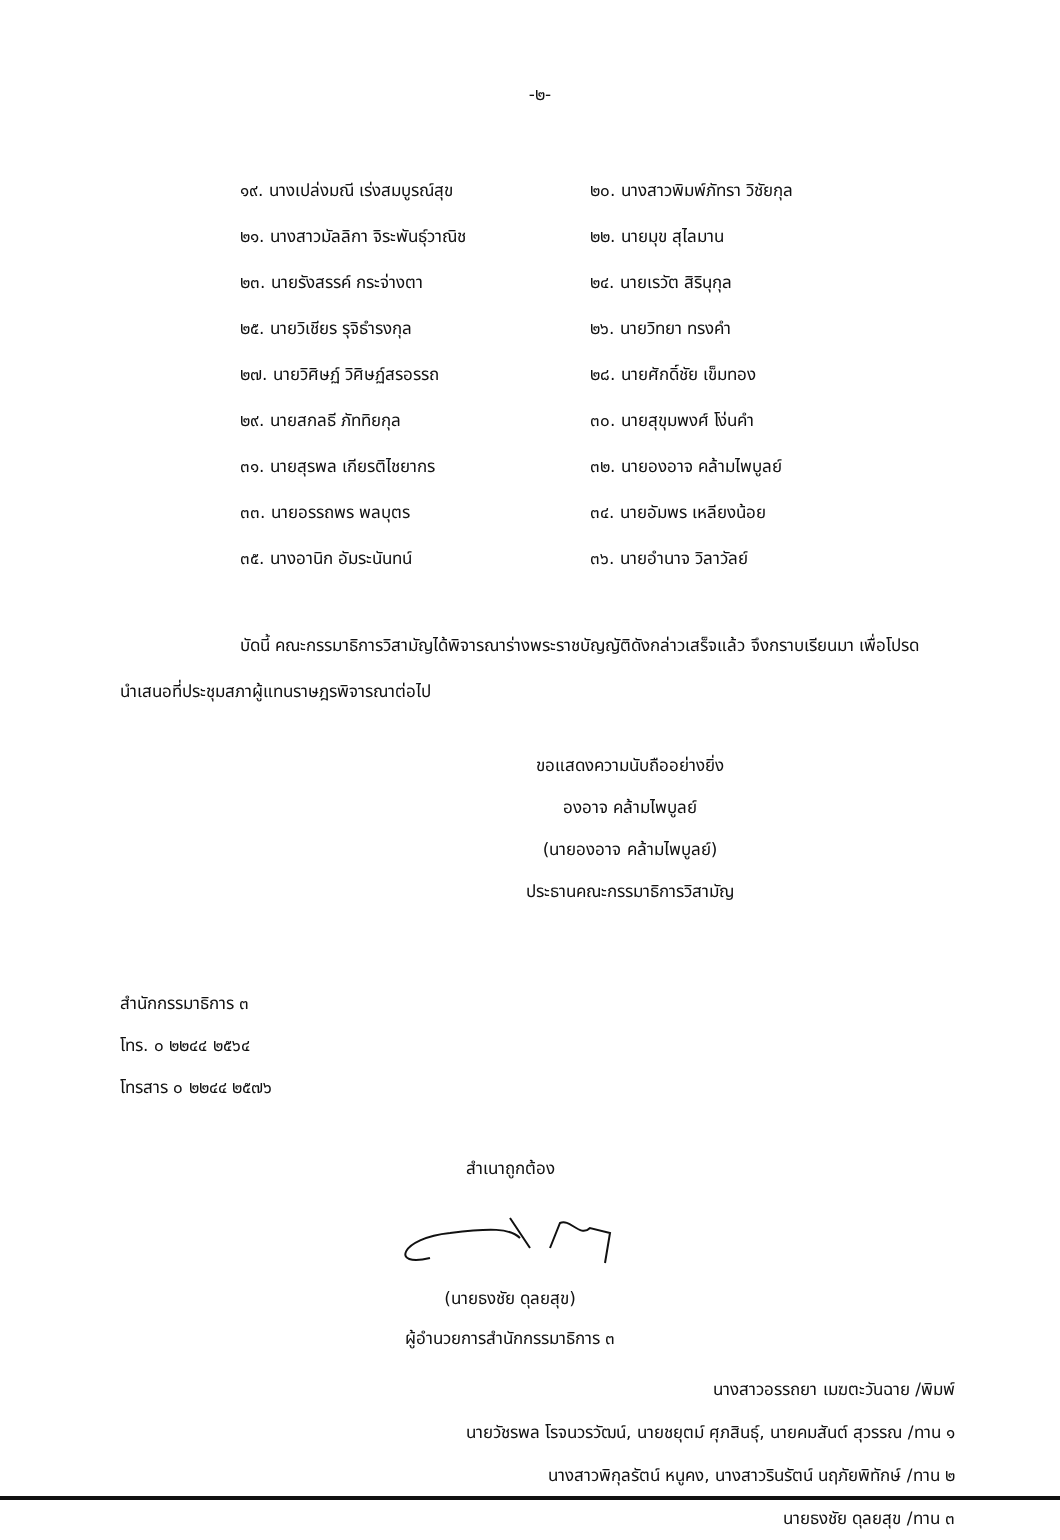-๒-
๑๙. นางเปล่งมณี เร่งสมบูรณ์สุข
๒๐. นางสาวพิมพ์ภัทรา วิชัยกุล
๒๑. นางสาวมัลลิกา จิระพันธุ์วาณิช
๒๒. นายมุข สุไลมาน
๒๓. นายรังสรรค์ กระจ่างตา
๒๔. นายเรวัต สิรินุกุล
๒๕. นายวิเชียร รุจิธำรงกุล
๒๖. นายวิทยา ทรงคำ
๒๗. นายวิศิษฏ์ วิศิษฏ์สรอรรถ
๒๘. นายศักดิ์ชัย เข็มทอง
๒๙. นายสกลธี ภัททิยกุล
๓๐. นายสุขุมพงศ์ โง่นคำ
๓๑. นายสุรพล เกียรติไชยากร
๓๒. นายองอาจ คล้ามไพบูลย์
๓๓. นายอรรถพร พลบุตร
๓๔. นายอัมพร เหลียงน้อย
๓๕. นางอานิก อัมระนันทน์
๓๖. นายอำนาจ วิลาวัลย์
บัดนี้ คณะกรรมาธิการวิสามัญได้พิจารณาร่างพระราชบัญญัติดังกล่าวเสร็จแล้ว จึงกราบเรียนมา เพื่อโปรดนำเสนอที่ประชุมสภาผู้แทนราษฎรพิจารณาต่อไป
ขอแสดงความนับถืออย่างยิ่ง
องอาจ คล้ามไพบูลย์
(นายองอาจ คล้ามไพบูลย์)
ประธานคณะกรรมาธิการวิสามัญ
สำนักกรรมาธิการ ๓
โทร. ๐ ๒๒๔๔ ๒๕๖๔
โทรสาร ๐ ๒๒๔๔ ๒๕๗๖
สำเนาถูกต้อง
(นายธงชัย ดุลยสุข)
ผู้อำนวยการสำนักกรรมาธิการ ๓
นางสาวอรรถยา เมฆตะวันฉาย /พิมพ์
นายวัชรพล โรจนวรวัฒน์, นายชยุตม์ ศุภสินธุ์, นายคมสันต์ สุวรรณ /ทาน ๑
นางสาวพิกุลรัตน์ หนูคง, นางสาวรินรัตน์ นฤภัยพิทักษ์ /ทาน ๒
นายธงชัย ดุลยสุข /ทาน ๓